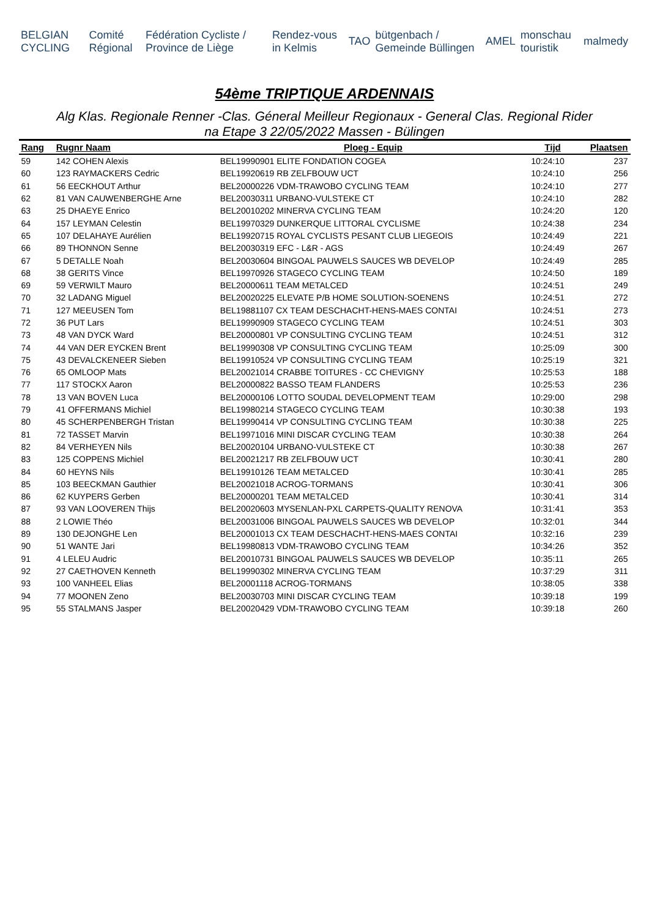BELGIAN CYCLING Comité Régional Fédération Cycliste / Province de Liège Rendez-vous in Kelmis TAO bütgenbach / Gemeinde Büllingen AMEL monschau touristik malmedy
54ème TRIPTIQUE ARDENNAIS
Alg Klas. Regionale Renner -Clas. Géneral Meilleur Regionaux - General Clas. Regional Rider
na Etape 3 22/05/2022 Massen - Bülingen
| Rang | Rugnr Naam | Ploeg - Equip | Tijd | Plaatsen |
| --- | --- | --- | --- | --- |
| 59 | 142 COHEN Alexis | BEL19990901 ELITE FONDATION COGEA | 10:24:10 | 237 |
| 60 | 123 RAYMACKERS Cedric | BEL19920619 RB ZELFBOUW UCT | 10:24:10 | 256 |
| 61 | 56 EECKHOUT Arthur | BEL20000226 VDM-TRAWOBO CYCLING TEAM | 10:24:10 | 277 |
| 62 | 81 VAN CAUWENBERGHE Arne | BEL20030311 URBANO-VULSTEKE CT | 10:24:10 | 282 |
| 63 | 25 DHAEYE Enrico | BEL20010202 MINERVA CYCLING TEAM | 10:24:20 | 120 |
| 64 | 157 LEYMAN Celestin | BEL19970329 DUNKERQUE LITTORAL CYCLISME | 10:24:38 | 234 |
| 65 | 107 DELAHAYE Aurélien | BEL19920715 ROYAL CYCLISTS PESANT CLUB LIEGEOIS | 10:24:49 | 221 |
| 66 | 89 THONNON Senne | BEL20030319 EFC - L&R - AGS | 10:24:49 | 267 |
| 67 | 5 DETALLE Noah | BEL20030604 BINGOAL PAUWELS SAUCES WB DEVELOP | 10:24:49 | 285 |
| 68 | 38 GERITS Vince | BEL19970926 STAGECO CYCLING TEAM | 10:24:50 | 189 |
| 69 | 59 VERWILT Mauro | BEL20000611 TEAM METALCED | 10:24:51 | 249 |
| 70 | 32 LADANG Miguel | BEL20020225 ELEVATE P/B HOME SOLUTION-SOENENS | 10:24:51 | 272 |
| 71 | 127 MEEUSEN Tom | BEL19881107 CX TEAM DESCHACHT-HENS-MAES CONTAI | 10:24:51 | 273 |
| 72 | 36 PUT Lars | BEL19990909 STAGECO CYCLING TEAM | 10:24:51 | 303 |
| 73 | 48 VAN DYCK Ward | BEL20000801 VP CONSULTING CYCLING TEAM | 10:24:51 | 312 |
| 74 | 44 VAN DER EYCKEN Brent | BEL19990308 VP CONSULTING CYCLING TEAM | 10:25:09 | 300 |
| 75 | 43 DEVALCKENEER Sieben | BEL19910524 VP CONSULTING CYCLING TEAM | 10:25:19 | 321 |
| 76 | 65 OMLOOP Mats | BEL20021014 CRABBE TOITURES - CC CHEVIGNY | 10:25:53 | 188 |
| 77 | 117 STOCKX Aaron | BEL20000822 BASSO TEAM FLANDERS | 10:25:53 | 236 |
| 78 | 13 VAN BOVEN Luca | BEL20000106 LOTTO SOUDAL DEVELOPMENT TEAM | 10:29:00 | 298 |
| 79 | 41 OFFERMANS Michiel | BEL19980214 STAGECO CYCLING TEAM | 10:30:38 | 193 |
| 80 | 45 SCHERPENBERGH Tristan | BEL19990414 VP CONSULTING CYCLING TEAM | 10:30:38 | 225 |
| 81 | 72 TASSET Marvin | BEL19971016 MINI DISCAR CYCLING TEAM | 10:30:38 | 264 |
| 82 | 84 VERHEYEN Nils | BEL20020104 URBANO-VULSTEKE CT | 10:30:38 | 267 |
| 83 | 125 COPPENS Michiel | BEL20021217 RB ZELFBOUW UCT | 10:30:41 | 280 |
| 84 | 60 HEYNS Nils | BEL19910126 TEAM METALCED | 10:30:41 | 285 |
| 85 | 103 BEECKMAN Gauthier | BEL20021018 ACROG-TORMANS | 10:30:41 | 306 |
| 86 | 62 KUYPERS Gerben | BEL20000201 TEAM METALCED | 10:30:41 | 314 |
| 87 | 93 VAN LOOVEREN Thijs | BEL20020603 MYSENLAN-PXL CARPETS-QUALITY RENOVA | 10:31:41 | 353 |
| 88 | 2 LOWIE Théo | BEL20031006 BINGOAL PAUWELS SAUCES WB DEVELOP | 10:32:01 | 344 |
| 89 | 130 DEJONGHE Len | BEL20001013 CX TEAM DESCHACHT-HENS-MAES CONTAI | 10:32:16 | 239 |
| 90 | 51 WANTE Jari | BEL19980813 VDM-TRAWOBO CYCLING TEAM | 10:34:26 | 352 |
| 91 | 4 LELEU Audric | BEL20010731 BINGOAL PAUWELS SAUCES WB DEVELOP | 10:35:11 | 265 |
| 92 | 27 CAETHOVEN Kenneth | BEL19990302 MINERVA CYCLING TEAM | 10:37:29 | 311 |
| 93 | 100 VANHEEL Elias | BEL20001118 ACROG-TORMANS | 10:38:05 | 338 |
| 94 | 77 MOONEN Zeno | BEL20030703 MINI DISCAR CYCLING TEAM | 10:39:18 | 199 |
| 95 | 55 STALMANS Jasper | BEL20020429 VDM-TRAWOBO CYCLING TEAM | 10:39:18 | 260 |